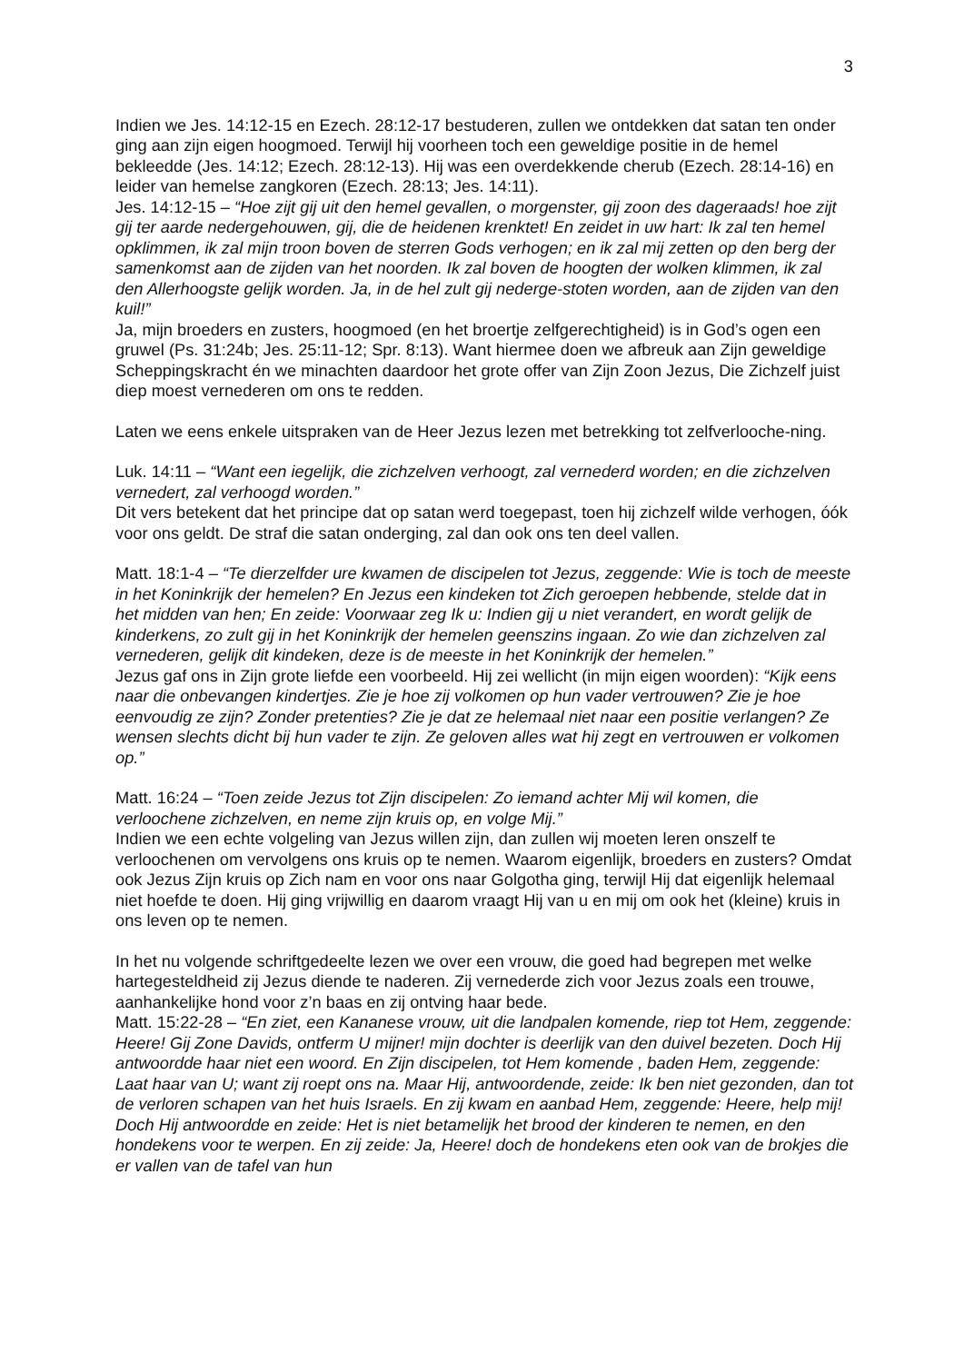3
Indien we Jes. 14:12-15 en Ezech. 28:12-17 bestuderen, zullen we ontdekken dat satan ten onder ging aan zijn eigen hoogmoed. Terwijl hij voorheen toch een geweldige positie in de hemel bekleedde (Jes. 14:12; Ezech. 28:12-13). Hij was een overdekkende cherub (Ezech. 28:14-16) en leider van hemelse zangkoren (Ezech. 28:13; Jes. 14:11).
Jes. 14:12-15 – “Hoe zijt gij uit den hemel gevallen, o morgenster, gij zoon des dageraads! hoe zijt gij ter aarde nedergehouwen, gij, die de heidenen krenktet! En zeidet in uw hart: Ik zal ten hemel opklimmen, ik zal mijn troon boven de sterren Gods verhogen; en ik zal mij zetten op den berg der samenkomst aan de zijden van het noorden. Ik zal boven de hoogten der wolken klimmen, ik zal den Allerhoogste gelijk worden. Ja, in de hel zult gij nederge-stoten worden, aan de zijden van den kuil!”
Ja, mijn broeders en zusters, hoogmoed (en het broertje zelfgerechtigheid) is in God’s ogen een gruwel (Ps. 31:24b; Jes. 25:11-12; Spr. 8:13). Want hiermee doen we afbreuk aan Zijn geweldige Scheppingskracht én we minachten daardoor het grote offer van Zijn Zoon Jezus, Die Zichzelf juist diep moest vernederen om ons te redden.
Laten we eens enkele uitspraken van de Heer Jezus lezen met betrekking tot zelfverlooche-ning.
Luk. 14:11 – “Want een iegelijk, die zichzelven verhoogt, zal vernederd worden; en die zichzelven vernedert, zal verhoogd worden.”
Dit vers betekent dat het principe dat op satan werd toegepast, toen hij zichzelf wilde verhogen, óók voor ons geldt. De straf die satan onderging, zal dan ook ons ten deel vallen.
Matt. 18:1-4 – “Te dierzelfder ure kwamen de discipelen tot Jezus, zeggende: Wie is toch de meeste in het Koninkrijk der hemelen? En Jezus een kindeken tot Zich geroepen hebbende, stelde dat in het midden van hen; En zeide: Voorwaar zeg Ik u: Indien gij u niet verandert, en wordt gelijk de kinderkens, zo zult gij in het Koninkrijk der hemelen geenszins ingaan. Zo wie dan zichzelven zal vernederen, gelijk dit kindeken, deze is de meeste in het Koninkrijk der hemelen.”
Jezus gaf ons in Zijn grote liefde een voorbeeld. Hij zei wellicht (in mijn eigen woorden): “Kijk eens naar die onbevangen kindertjes. Zie je hoe zij volkomen op hun vader vertrouwen? Zie je hoe eenvoudig ze zijn? Zonder pretenties? Zie je dat ze helemaal niet naar een positie verlangen? Ze wensen slechts dicht bij hun vader te zijn. Ze geloven alles wat hij zegt en vertrouwen er volkomen op.”
Matt. 16:24 – “Toen zeide Jezus tot Zijn discipelen: Zo iemand achter Mij wil komen, die verloochene zichzelven, en neme zijn kruis op, en volge Mij.”
Indien we een echte volgeling van Jezus willen zijn, dan zullen wij moeten leren onszelf te verloochenen om vervolgens ons kruis op te nemen. Waarom eigenlijk, broeders en zusters? Omdat ook Jezus Zijn kruis op Zich nam en voor ons naar Golgotha ging, terwijl Hij dat eigenlijk helemaal niet hoefde te doen. Hij ging vrijwillig en daarom vraagt Hij van u en mij om ook het (kleine) kruis in ons leven op te nemen.
In het nu volgende schriftgedeelte lezen we over een vrouw, die goed had begrepen met welke hartegesteldheid zij Jezus diende te naderen. Zij vernederde zich voor Jezus zoals een trouwe, aanhankelijke hond voor z’n baas en zij ontving haar bede.
Matt. 15:22-28 – “En ziet, een Kananese vrouw, uit die landpalen komende, riep tot Hem, zeggende: Heere! Gij Zone Davids, ontferm U mijner! mijn dochter is deerlijk van den duivel bezeten. Doch Hij antwoordde haar niet een woord. En Zijn discipelen, tot Hem komende , baden Hem, zeggende: Laat haar van U; want zij roept ons na. Maar Hij, antwoordende, zeide: Ik ben niet gezonden, dan tot de verloren schapen van het huis Israels. En zij kwam en aanbad Hem, zeggende: Heere, help mij! Doch Hij antwoordde en zeide: Het is niet betamelijk het brood der kinderen te nemen, en den hondekens voor te werpen. En zij zeide: Ja, Heere! doch de hondekens eten ook van de brokjes die er vallen van de tafel van hun